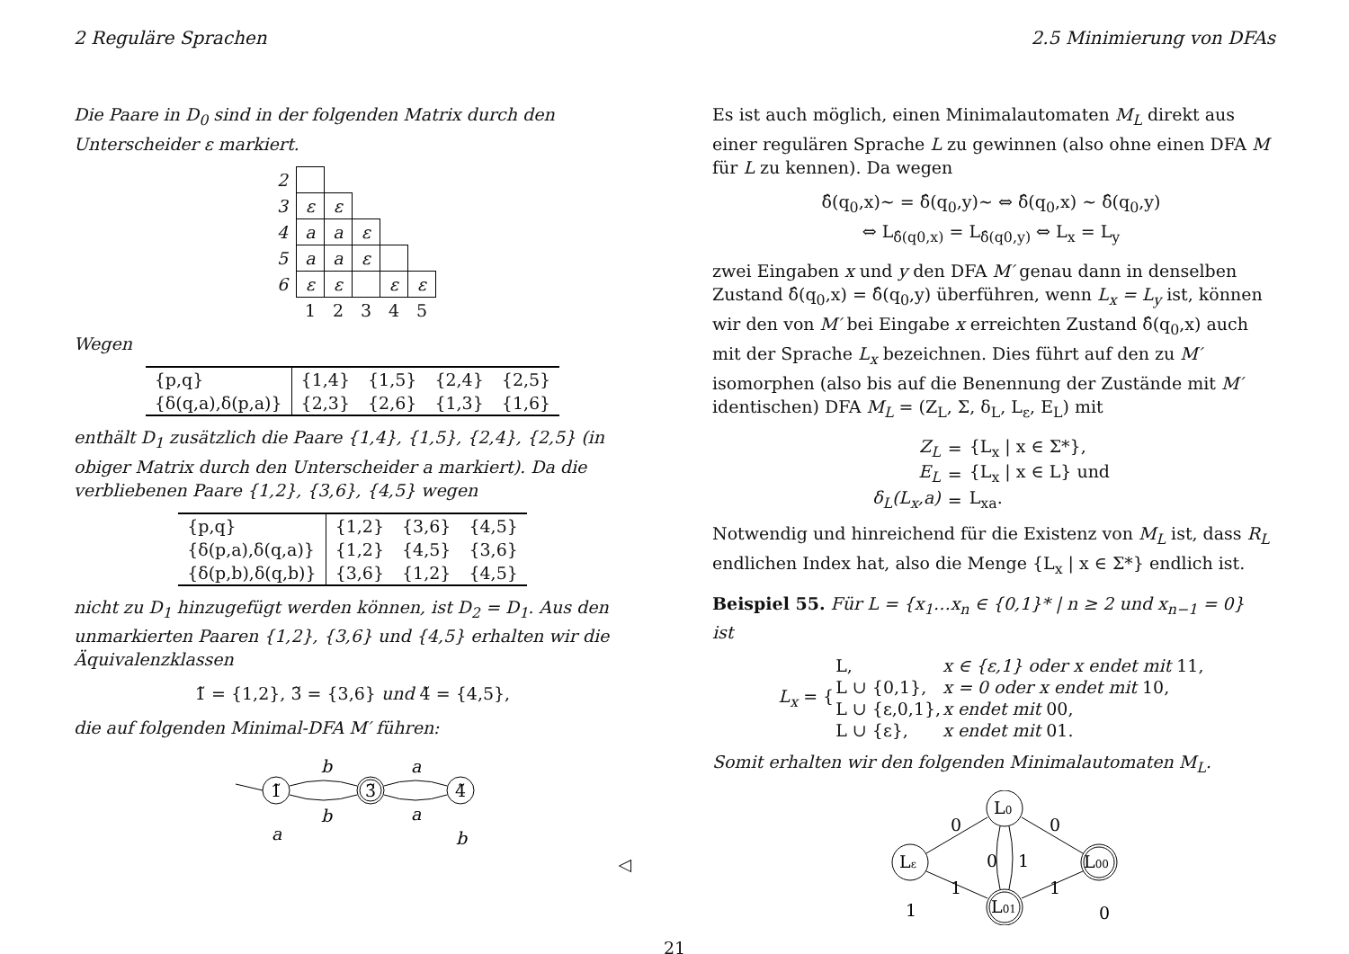2 Reguläre Sprachen 2.5 Minimierung von DFAs
Die Paare in D<sub>0</sub> sind in der folgenden Matrix durch den Unterscheider ε markiert.
| 2 | | | | | |
| 3 | ε | ε | | | |
| 4 | a | a | ε | | |
| 5 | a | a | ε | | |
| 6 | ε | ε | | ε | ε |
| | 1 | 2 | 3 | 4 | 5 |
Wegen
| {p,q} | {1,4} | {1,5} | {2,4} | {2,5} |
| {δ(q,a),δ(p,a)} | {2,3} | {2,6} | {1,3} | {1,6} |
enthält D<sub>1</sub> zusätzlich die Paare {1,4}, {1,5}, {2,4}, {2,5} (in obiger Matrix durch den Unterscheider a markiert). Da die verbliebenen Paare {1,2}, {3,6}, {4,5} wegen
| {p,q} | {1,2} | {3,6} | {4,5} |
| {δ(p,a),δ(q,a)} | {1,2} | {4,5} | {3,6} |
| {δ(p,b),δ(q,b)} | {3,6} | {1,2} | {4,5} |
nicht zu D<sub>1</sub> hinzugefügt werden können, ist D<sub>2</sub> = D<sub>1</sub>. Aus den unmarkierten Paaren {1,2}, {3,6} und {4,5} erhalten wir die Äquivalenzklassen
1̃ = {1,2}, 3̃ = {3,6} und 4̃ = {4,5},
die auf folgenden Minimal-DFA M′ führen:
1̃
3̃
4̃
b
b
a
a
a
b
◁
Es ist auch möglich, einen Minimalautomaten M<sub>L</sub> direkt aus einer regulären Sprache L zu gewinnen (also ohne einen DFA M für L zu kennen). Da wegen
δ̂(q<sub>0</sub>,x)~ = δ̂(q<sub>0</sub>,y)~ ⇔ δ̂(q<sub>0</sub>,x) ~ δ̂(q<sub>0</sub>,y)
⇔ L<sub>δ̂(q0,x)</sub> = L<sub>δ̂(q0,y)</sub> ⇔ L<sub>x</sub> = L<sub>y</sub>
zwei Eingaben x und y den DFA M′ genau dann in denselben Zustand δ̂(q<sub>0</sub>,x) = δ̂(q<sub>0</sub>,y) überführen, wenn L<sub>x</sub> = L<sub>y</sub> ist, können wir den von M′ bei Eingabe x erreichten Zustand δ̂(q<sub>0</sub>,x) auch mit der Sprache L<sub>x</sub> bezeichnen. Dies führt auf den zu M′ isomorphen (also bis auf die Benennung der Zustände mit M′ identischen) DFA M<sub>L</sub> = (Z<sub>L</sub>, Σ, δ<sub>L</sub>, L<sub>ε</sub>, E<sub>L</sub>) mit
| Z<sub>L</sub> | = | {L<sub>x</sub> / x ∈ Σ*}, |
| E<sub>L</sub> | = | {L<sub>x</sub> / x ∈ L} und |
| δ<sub>L</sub>(L<sub>x</sub>,a) | = | L<sub>xa</sub>. |
Notwendig und hinreichend für die Existenz von M<sub>L</sub> ist, dass R<sub>L</sub> endlichen Index hat, also die Menge {L<sub>x</sub> | x ∈ Σ*} endlich ist.
Beispiel 55. Für L = {x<sub>1</sub>…x<sub>n</sub> ∈ {0,1}* | n ≥ 2 und x<sub>n−1</sub> = 0} ist
| L<sub>x</sub> = { | L, | x ∈ {ε,1} oder x endet mit 11, |
| | L ∪ {0,1}, | x = 0 oder x endet mit 10, |
| | L ∪ {ε,0,1}, | x endet mit 00, |
| | L ∪ {ε}, | x endet mit 01. |
Somit erhalten wir den folgenden Minimalautomaten M<sub>L</sub>.
Lε
L0
L00
L01
0
0
1
1
0
1
1
0
21